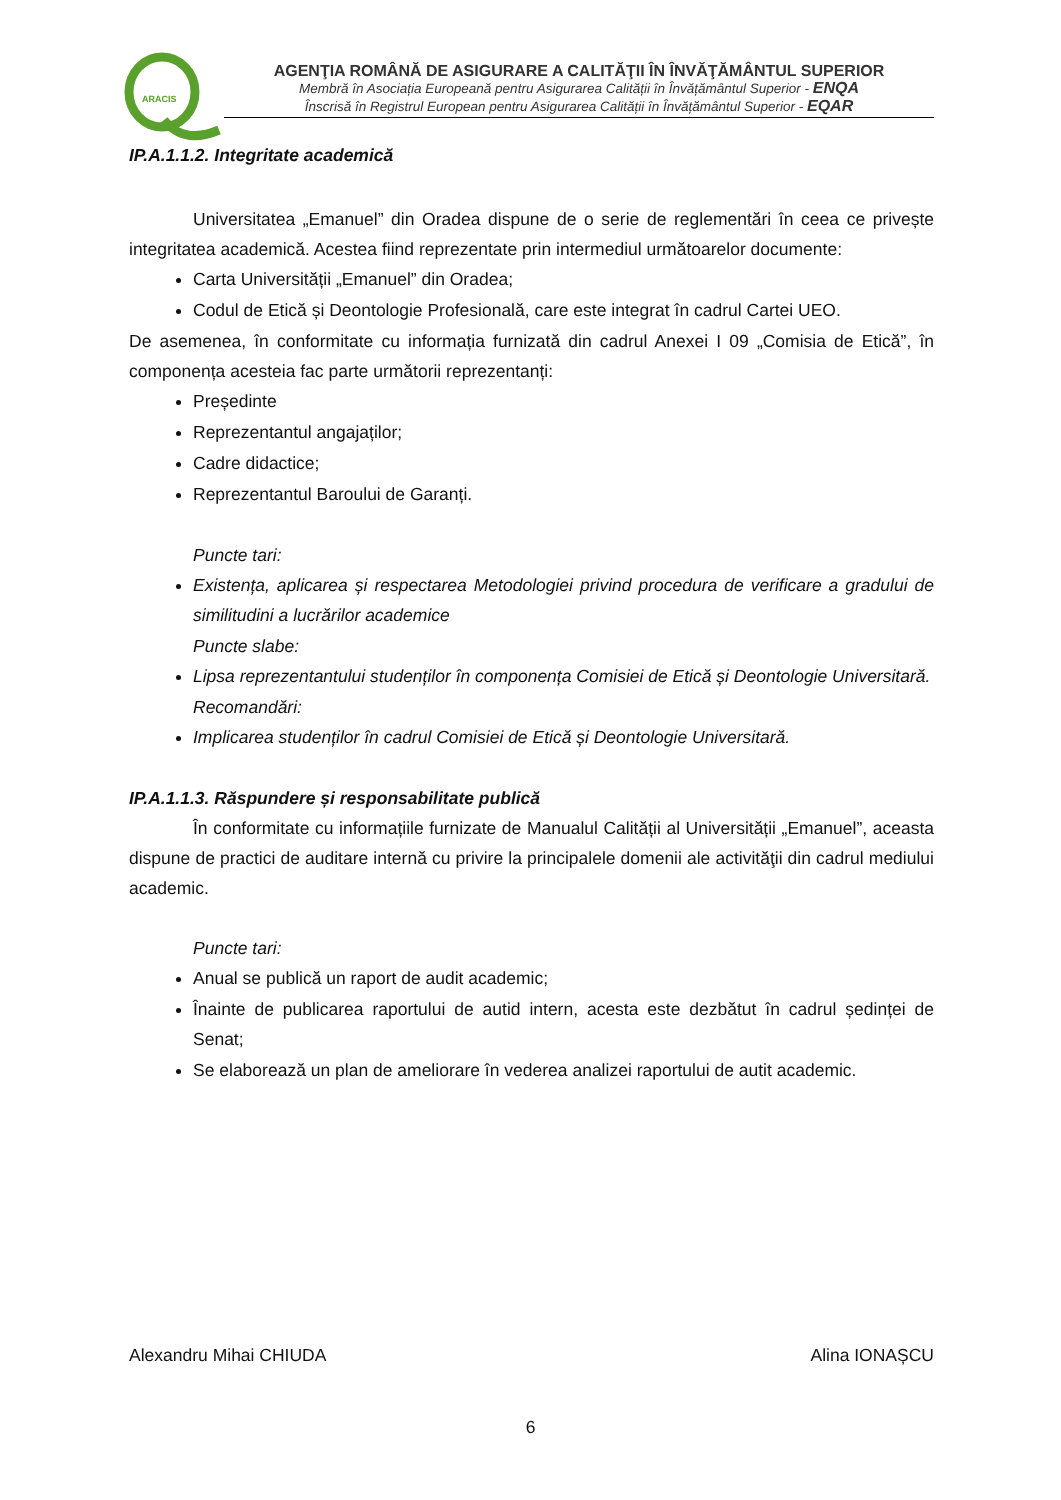ARACIS
AGENŢIA ROMÂNĂ DE ASIGURARE A CALITĂŢII ÎN ÎNVĂŢĂMÂNTUL SUPERIOR
Membră în Asociația Europeană pentru Asigurarea Calității în Învățământul Superior - ENQA
Înscrisă în Registrul European pentru Asigurarea Calității în Învățământul Superior - EQAR
IP.A.1.1.2. Integritate academică
Universitatea „Emanuel” din Oradea dispune de o serie de reglementări în ceea ce privește integritatea academică. Acestea fiind reprezentate prin intermediul următoarelor documente:
Carta Universității „Emanuel” din Oradea;
Codul de Etică și Deontologie Profesională, care este integrat în cadrul Cartei UEO.
De asemenea, în conformitate cu informația furnizată din cadrul Anexei I 09 „Comisia de Etică”, în componența acesteia fac parte următorii reprezentanți:
Președinte
Reprezentantul angajaților;
Cadre didactice;
Reprezentantul Baroului de Garanți.
Puncte tari:
Existența, aplicarea și respectarea Metodologiei privind procedura de verificare a gradului de similitudini a lucrărilor academice
Puncte slabe:
Lipsa reprezentantului studenților în componența Comisiei de Etică și Deontologie Universitară.
Recomandări:
Implicarea studenților în cadrul Comisiei de Etică și Deontologie Universitară.
IP.A.1.1.3. Răspundere și responsabilitate publică
În conformitate cu informațiile furnizate de Manualul Calității al Universității „Emanuel”, aceasta dispune de practici de auditare internă cu privire la principalele domenii ale activităţii din cadrul mediului academic.
Puncte tari:
Anual se publică un raport de audit academic;
Înainte de publicarea raportului de autid intern, acesta este dezbătut în cadrul ședinței de Senat;
Se elaborează un plan de ameliorare în vederea analizei raportului de autit academic.
Alexandru Mihai CHIUDA Alina IONAȘCU
6